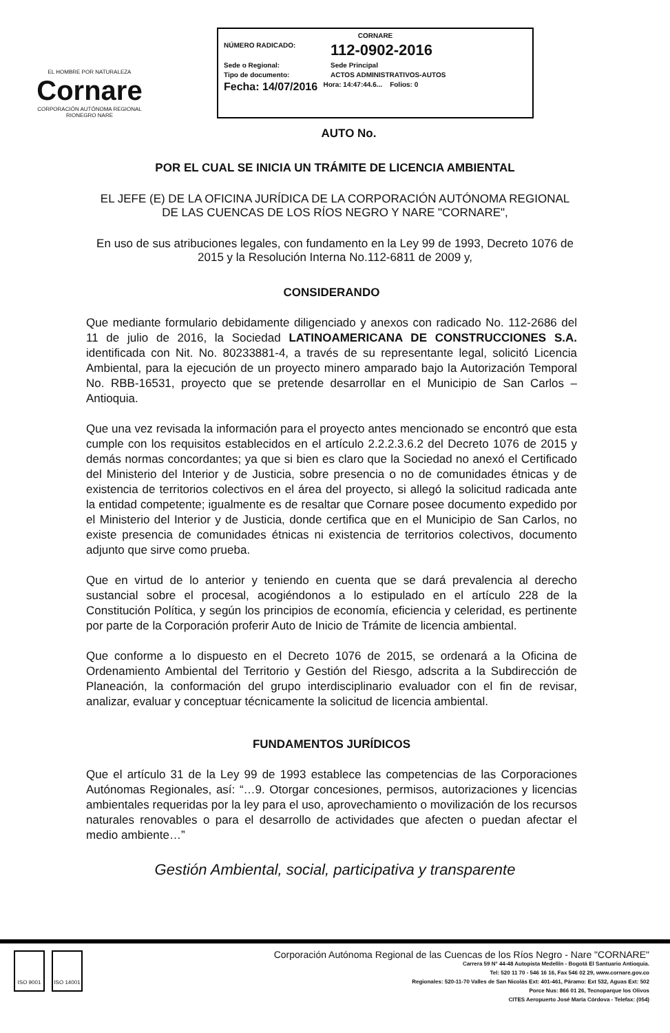EL HOMBRE POR NATURALEZA
Cornare
CORPORACIÓN AUTÓNOMA REGIONAL RIONEGRO NARE
CORNARE
NÚMERO RADICADO: 112-0902-2016
Sede o Regional: Sede Principal
Tipo de documento: ACTOS ADMINISTRATIVOS-AUTOS
Fecha: 14/07/2016 Hora: 14:47:44.6... Folios: 0
AUTO No.
POR EL CUAL SE INICIA UN TRÁMITE DE LICENCIA AMBIENTAL
EL JEFE (E) DE LA OFICINA JURÍDICA DE LA CORPORACIÓN AUTÓNOMA REGIONAL DE LAS CUENCAS DE LOS RÍOS NEGRO Y NARE "CORNARE",
En uso de sus atribuciones legales, con fundamento en la Ley 99 de 1993, Decreto 1076 de 2015 y la Resolución Interna No.112-6811 de 2009 y,
CONSIDERANDO
Que mediante formulario debidamente diligenciado y anexos con radicado No. 112-2686 del 11 de julio de 2016, la Sociedad LATINOAMERICANA DE CONSTRUCCIONES S.A. identificada con Nit. No. 80233881-4, a través de su representante legal, solicitó Licencia Ambiental, para la ejecución de un proyecto minero amparado bajo la Autorización Temporal No. RBB-16531, proyecto que se pretende desarrollar en el Municipio de San Carlos – Antioquia.
Que una vez revisada la información para el proyecto antes mencionado se encontró que esta cumple con los requisitos establecidos en el artículo 2.2.2.3.6.2 del Decreto 1076 de 2015 y demás normas concordantes; ya que si bien es claro que la Sociedad no anexó el Certificado del Ministerio del Interior y de Justicia, sobre presencia o no de comunidades étnicas y de existencia de territorios colectivos en el área del proyecto, si allegó la solicitud radicada ante la entidad competente; igualmente es de resaltar que Cornare posee documento expedido por el Ministerio del Interior y de Justicia, donde certifica que en el Municipio de San Carlos, no existe presencia de comunidades étnicas ni existencia de territorios colectivos, documento adjunto que sirve como prueba.
Que en virtud de lo anterior y teniendo en cuenta que se dará prevalencia al derecho sustancial sobre el procesal, acogiéndonos a lo estipulado en el artículo 228 de la Constitución Política, y según los principios de economía, eficiencia y celeridad, es pertinente por parte de la Corporación proferir Auto de Inicio de Trámite de licencia ambiental.
Que conforme a lo dispuesto en el Decreto 1076 de 2015, se ordenará a la Oficina de Ordenamiento Ambiental del Territorio y Gestión del Riesgo, adscrita a la Subdirección de Planeación, la conformación del grupo interdisciplinario evaluador con el fin de revisar, analizar, evaluar y conceptuar técnicamente la solicitud de licencia ambiental.
FUNDAMENTOS JURÍDICOS
Que el artículo 31 de la Ley 99 de 1993 establece las competencias de las Corporaciones Autónomas Regionales, así: “…9. Otorgar concesiones, permisos, autorizaciones y licencias ambientales requeridas por la ley para el uso, aprovechamiento o movilización de los recursos naturales renovables o para el desarrollo de actividades que afecten o puedan afectar el medio ambiente…”
Gestión Ambiental, social, participativa y transparente
ISO 9001 ISO 14001
Corporación Autónoma Regional de las Cuencas de los Ríos Negro - Nare "CORNARE"
Carrera 59 N° 44-48 Autopista Medellín - Bogotá El Santuario Antioquia.
Tel: 520 11 70 - 546 16 16, Fax 546 02 29, www.cornare.gov.co
Regionales: 520-11-70 Valles de San Nicolás Ext: 401-461, Páramo: Ext 532, Aguas Ext: 502
Porce Nus: 866 01 26, Tecnoparque los Olivos
CITES Aeropuerto José María Córdova - Telefax: (054)